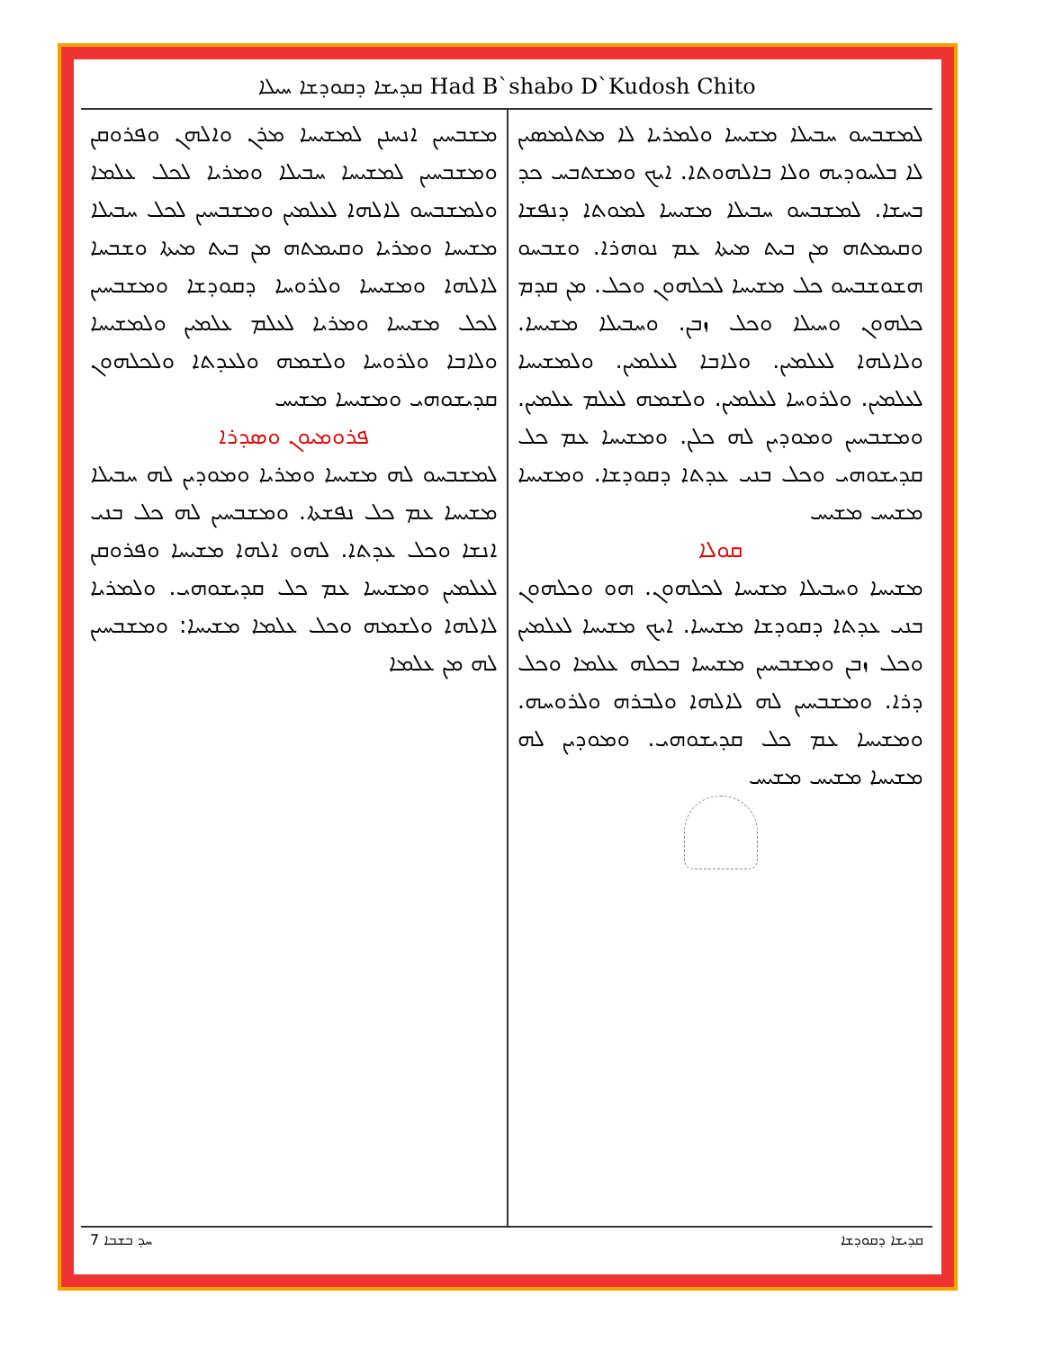ܩܕܝܫܐ ܕܩܘܕܫܐ ܚܝܠܐ Had B`shabo D`Kudosh Chito
ܠܡܫܒܚܘ ܚܒܝܠܐ ܡܫܝܚܐ ܘܠܡܪܝܐ ܠܐ ܡܬܠܡܣܝܢ ܠܐ ܒܠܚܘܕܝܗ ܘܠܐ ܒܐܠܗܘܬܐ. ܐܝܟ ܘܡܫܬܒܚ ܟܕ ܒܚܫܐ. ܠܡܫܒܚܘ ܚܒܝܠܐ ܡܫܝܚܐ ܠܡܘܬܐ ܕܢܦܫܐ ܘܩܝܡܬܗ ܡܢ ܒܝܬ ܡܝܬܐ ܥܡ ܢܘܗܪܐ. ܘܫܒܚܘ ܗܫܘܫܒܚܘ ܟܠ ܡܫܝܚܐ ܠܟܠܗܘܢ ܘܟܠ. ܡܢ ܩܕܡ ܟܠܗܘܢ ܘܚܝܠܐ ܘܟܠ ܙܒܢ. ܘܚܒܝܠܐ ܡܫܝܚܐ. ܘܠܐܠܗܐ ܠܥܠܡܝܢ. ܘܠܐܒܐ ܠܥܠܡܝܢ. ܘܠܡܫܝܚܐ ܠܥܠܡܝܢ. ܘܠܪܘܚܐ ܠܥܠܡܝܢ. ܘܠܫܡܗ ܠܥܠܡ ܥܠܡܝܢ. ܘܡܫܒܚܝܢ ܘܡܘܕܝܢ ܠܗ ܟܠܢ. ܘܡܫܝܚܐ ܥܡ ܟܠ ܩܕܝܫܘܗܝ ܘܟܠ ܒܢܝ ܥܕܬܐ ܕܩܘܕܫܐ. ܘܡܫܝܚܐ ܡܫܝܚ ܡܫܝܚ
ܩܘܠܐ
ܡܫܝܚܐ ܘܚܒܝܠܐ ܡܫܝܚܐ ܠܟܠܗܘܢ. ܗܘ ܘܟܠܗܘܢ ܒܢܝ ܥܕܬܐ ܕܩܘܕܫܐ ܡܫܝܚܐ. ܐܝܟ ܡܫܝܚܐ ܠܥܠܡܝܢ ܘܟܠ ܙܒܢ ܘܡܫܒܚܝܢ ܡܫܝܚܐ ܒܟܠܗ ܥܠܡܐ ܘܟܠ ܕܪܐ. ܘܡܫܒܚܝܢ ܠܗ ܠܐܠܗܐ ܘܠܒܪܗ ܘܠܪܘܚܗ. ܘܡܫܝܚܐ ܥܡ ܟܠ ܩܕܝܫܘܗܝ. ܘܡܘܕܝܢ ܠܗ ܡܫܝܚܐ ܡܫܝܚ ܡܫܝܚ
ܡܫܒܚܝܢ ܐܢܚܢܢ ܠܡܫܝܚܐ ܡܪܢ ܘܐܠܗܢ ܘܦܪܘܩܢ ܘܡܫܒܚܝܢ ܠܡܫܝܚܐ ܚܒܝܠܐ ܘܡܪܝܐ ܠܟܠ ܥܠܡܐ ܘܠܡܫܒܚܘ ܠܐܠܗܐ ܠܥܠܡܝܢ ܘܡܫܒܚܝܢ ܠܟܠ ܚܒܝܠܐ ܡܫܝܚܐ ܘܡܪܝܐ ܘܩܝܡܬܗ ܡܢ ܒܝܬ ܡܝܬܐ ܘܫܒܚܐ ܠܐܠܗܐ ܘܡܫܝܚܐ ܘܠܪܘܚܐ ܕܩܘܕܫܐ ܘܡܫܒܚܝܢ ܠܟܠ ܡܫܝܚܐ ܘܡܪܝܐ ܠܥܠܡ ܥܠܡܝܢ ܘܠܡܫܝܚܐ ܘܠܐܒܐ ܘܠܪܘܚܐ ܘܠܫܡܗ ܘܠܥܕܬܐ ܘܠܟܠܗܘܢ ܩܕܝܫܘܗܝ ܘܡܫܝܚܐ ܡܫܝܚ
ܦܪܘܡܝܘܢ ܘܣܕܪܐ
ܠܡܫܒܚܘ ܠܗ ܡܫܝܚܐ ܘܡܪܝܐ ܘܡܘܕܝܢ ܠܗ ܚܒܝܠܐ ܡܫܝܚܐ ܥܡ ܟܠ ܢܦܫܬܐ. ܘܡܫܒܚܝܢ ܠܗ ܟܠ ܒܢܝ ܐܢܫܐ ܘܟܠ ܥܕܬܐ. ܠܗܘ ܐܠܗܐ ܡܫܝܚܐ ܘܦܪܘܩܢ ܠܥܠܡܝܢ ܘܡܫܝܚܐ ܥܡ ܟܠ ܩܕܝܫܘܗܝ. ܘܠܡܪܝܐ ܠܐܠܗܐ ܘܠܫܡܗ ܘܟܠ ܥܠܡܐ ܡܫܝܚܐ: ܘܡܫܒܚܝܢ ܠܗ ܡܢ ܥܠܡܐ
ܚܕ ܒܫܒܐ 7 ܩܕܝܫܐ ܕܩܘܕܫܐ